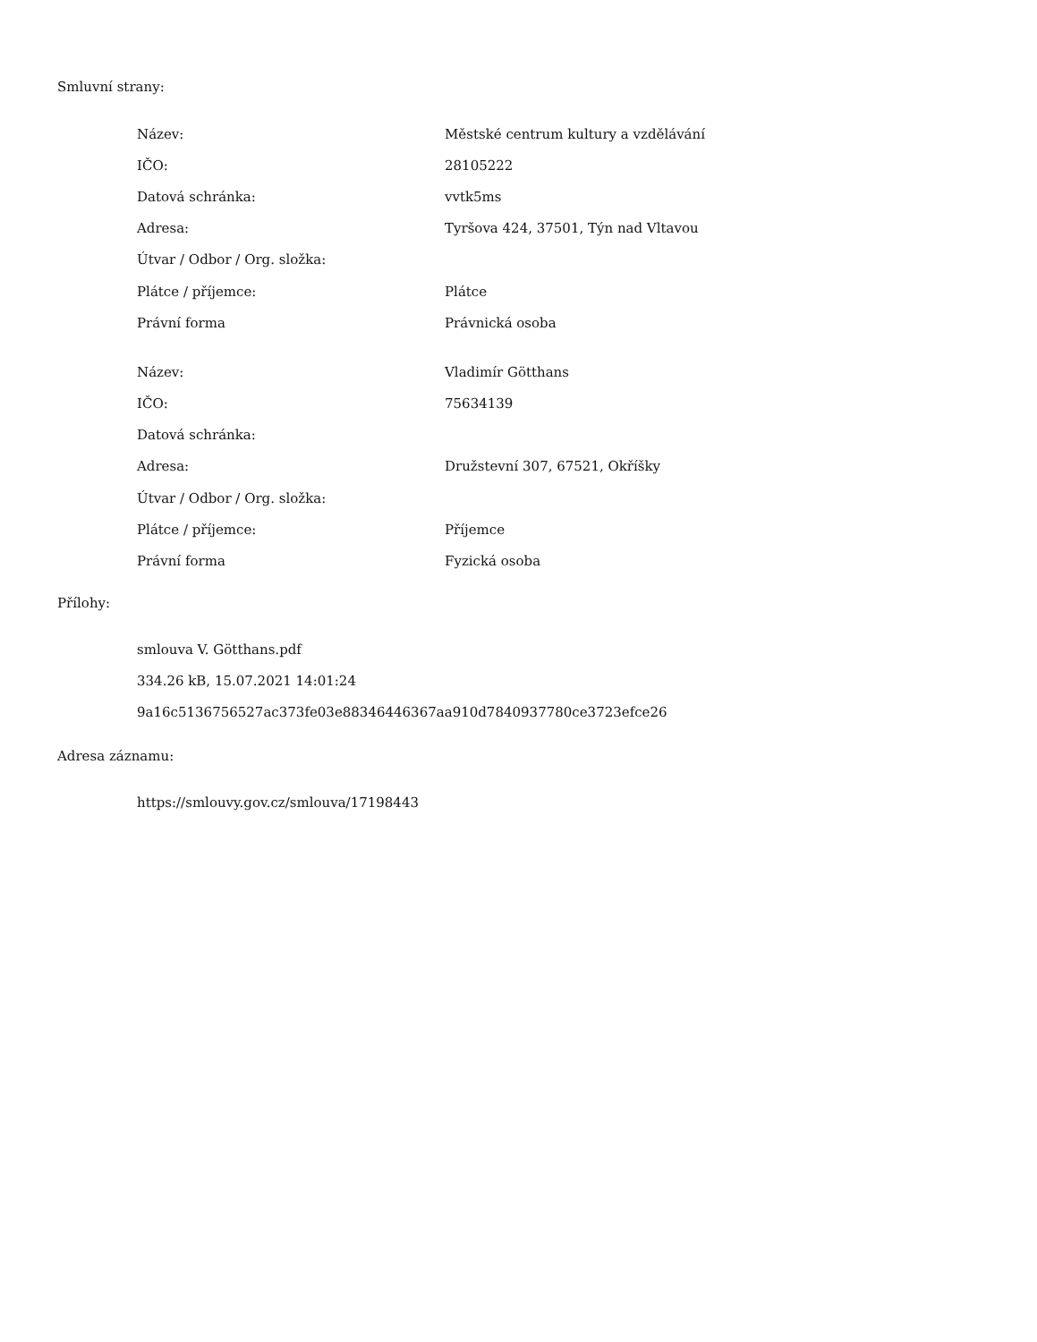Smluvní strany:
| Název: | Městské centrum kultury a vzdělávání |
| IČO: | 28105222 |
| Datová schránka: | vvtk5ms |
| Adresa: | Tyršova 424, 37501, Týn nad Vltavou |
| Útvar / Odbor / Org. složka: | |
| Plátce / příjemce: | Plátce |
| Právní forma | Právnická osoba |
| Název: | Vladimír Götthans |
| IČO: | 75634139 |
| Datová schránka: | |
| Adresa: | Družstevní 307, 67521, Okříšky |
| Útvar / Odbor / Org. složka: | |
| Plátce / příjemce: | Příjemce |
| Právní forma | Fyzická osoba |
Přílohy:
smlouva V. Götthans.pdf
334.26 kB, 15.07.2021 14:01:24
9a16c5136756527ac373fe03e88346446367aa910d7840937780ce3723efce26
Adresa záznamu:
https://smlouvy.gov.cz/smlouva/17198443